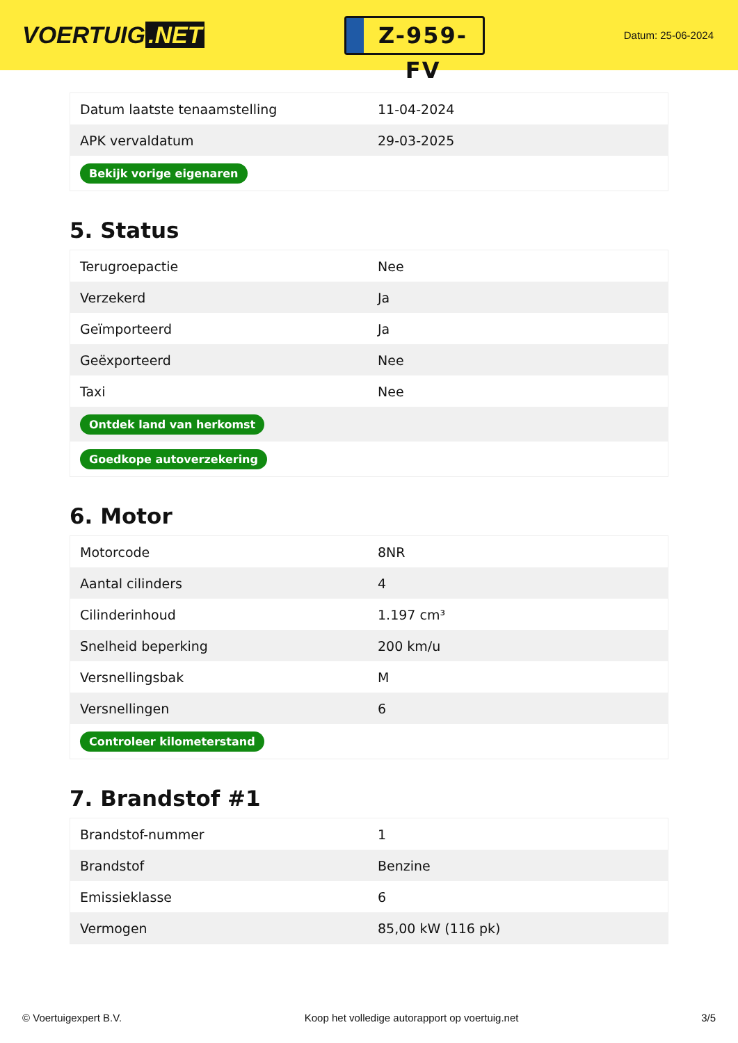VOERTUIG.NET
Z-959-FV
Datum: 25-06-2024
| Datum laatste tenaamstelling | 11-04-2024 |
| APK vervaldatum | 29-03-2025 |
| Bekijk vorige eigenaren | |
5. Status
| Terugroepactie | Nee |
| Verzekerd | Ja |
| Geïmporteerd | Ja |
| Geëxporteerd | Nee |
| Taxi | Nee |
| Ontdek land van herkomst | |
| Goedkope autoverzekering | |
6. Motor
| Motorcode | 8NR |
| Aantal cilinders | 4 |
| Cilinderinhoud | 1.197 cm³ |
| Snelheid beperking | 200 km/u |
| Versnellingsbak | M |
| Versnellingen | 6 |
| Controleer kilometerstand | |
7. Brandstof #1
| Brandstof-nummer | 1 |
| Brandstof | Benzine |
| Emissieklasse | 6 |
| Vermogen | 85,00 kW (116 pk) |
© Voertuigexpert B.V. Koop het volledige autorapport op voertuig.net 3/5